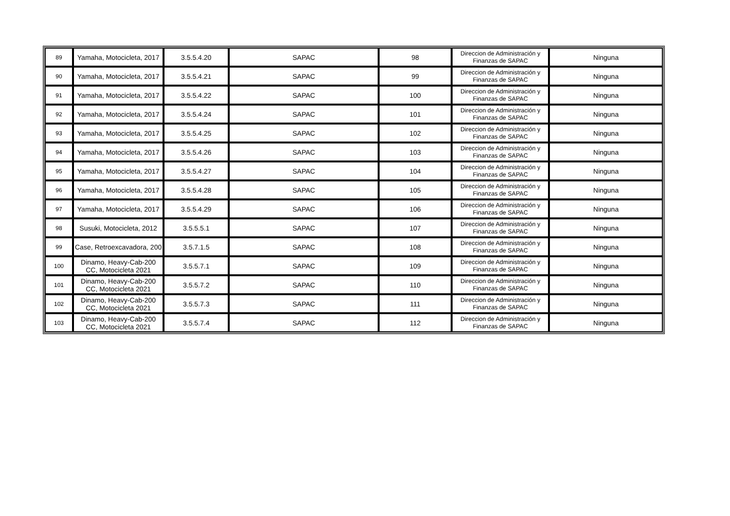| 89 | Yamaha, Motocicleta, 2017 | 3.5.5.4.20 | SAPAC | 98 | Direccion de Administración y Finanzas de SAPAC | Ninguna |
| 90 | Yamaha, Motocicleta, 2017 | 3.5.5.4.21 | SAPAC | 99 | Direccion de Administración y Finanzas de SAPAC | Ninguna |
| 91 | Yamaha, Motocicleta, 2017 | 3.5.5.4.22 | SAPAC | 100 | Direccion de Administración y Finanzas de SAPAC | Ninguna |
| 92 | Yamaha, Motocicleta, 2017 | 3.5.5.4.24 | SAPAC | 101 | Direccion de Administración y Finanzas de SAPAC | Ninguna |
| 93 | Yamaha, Motocicleta, 2017 | 3.5.5.4.25 | SAPAC | 102 | Direccion de Administración y Finanzas de SAPAC | Ninguna |
| 94 | Yamaha, Motocicleta, 2017 | 3.5.5.4.26 | SAPAC | 103 | Direccion de Administración y Finanzas de SAPAC | Ninguna |
| 95 | Yamaha, Motocicleta, 2017 | 3.5.5.4.27 | SAPAC | 104 | Direccion de Administración y Finanzas de SAPAC | Ninguna |
| 96 | Yamaha, Motocicleta, 2017 | 3.5.5.4.28 | SAPAC | 105 | Direccion de Administración y Finanzas de SAPAC | Ninguna |
| 97 | Yamaha, Motocicleta, 2017 | 3.5.5.4.29 | SAPAC | 106 | Direccion de Administración y Finanzas de SAPAC | Ninguna |
| 98 | Susuki, Motocicleta, 2012 | 3.5.5.5.1 | SAPAC | 107 | Direccion de Administración y Finanzas de SAPAC | Ninguna |
| 99 | Case, Retroexcavadora, 200 | 3.5.7.1.5 | SAPAC | 108 | Direccion de Administración y Finanzas de SAPAC | Ninguna |
| 100 | Dinamo, Heavy-Cab-200 CC, Motocicleta 2021 | 3.5.5.7.1 | SAPAC | 109 | Direccion de Administración y Finanzas de SAPAC | Ninguna |
| 101 | Dinamo, Heavy-Cab-200 CC, Motocicleta 2021 | 3.5.5.7.2 | SAPAC | 110 | Direccion de Administración y Finanzas de SAPAC | Ninguna |
| 102 | Dinamo, Heavy-Cab-200 CC, Motocicleta 2021 | 3.5.5.7.3 | SAPAC | 111 | Direccion de Administración y Finanzas de SAPAC | Ninguna |
| 103 | Dinamo, Heavy-Cab-200 CC, Motocicleta 2021 | 3.5.5.7.4 | SAPAC | 112 | Direccion de Administración y Finanzas de SAPAC | Ninguna |